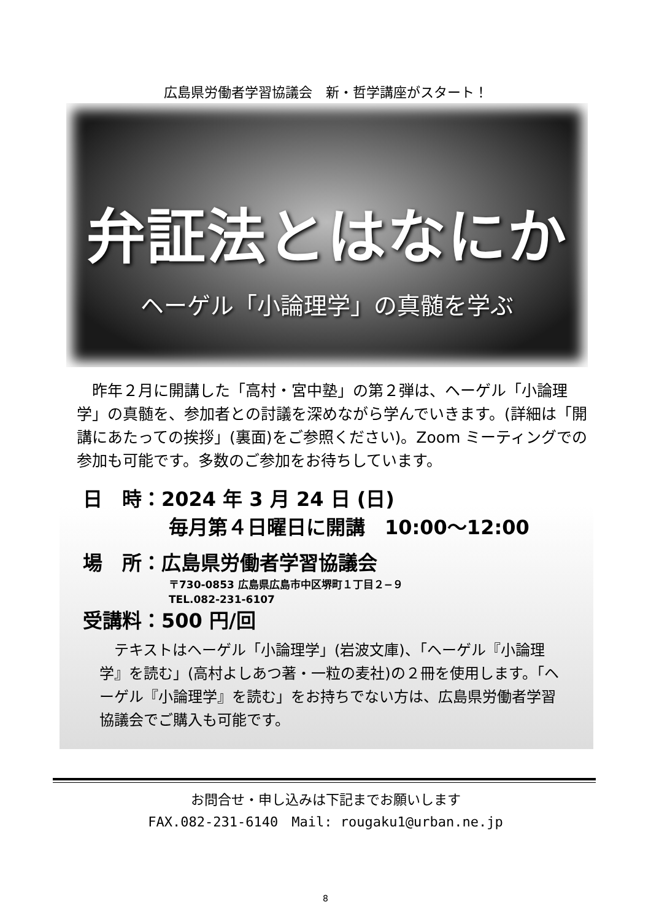広島県労働者学習協議会　新・哲学講座がスタート！
弁証法とはなにか
ヘーゲル「小論理学」の真髄を学ぶ
昨年２月に開講した「高村・宮中塾」の第２弾は、ヘーゲル「小論理学」の真髄を、参加者との討議を深めながら学んでいきます。(詳細は「開講にあたっての挨拶」(裏面)をご参照ください)。Zoom ミーティングでの参加も可能です。多数のご参加をお待ちしています。
日　時：2024 年 3 月 24 日 (日)
毎月第４日曜日に開講　10:00～12:00
場　所：広島県労働者学習協議会
〒730-0853 広島県広島市中区堺町１丁目２−９
TEL.082-231-6107
受講料：500 円/回
テキストはヘーゲル「小論理学」(岩波文庫)、「ヘーゲル『小論理学』を読む」(高村よしあつ著・一粒の麦社)の２冊を使用します。「ヘーゲル『小論理学』を読む」をお持ちでない方は、広島県労働者学習協議会でご購入も可能です。
お問合せ・申し込みは下記までお願いします
FAX.082-231-6140　Mail: rougaku1@urban.ne.jp
8